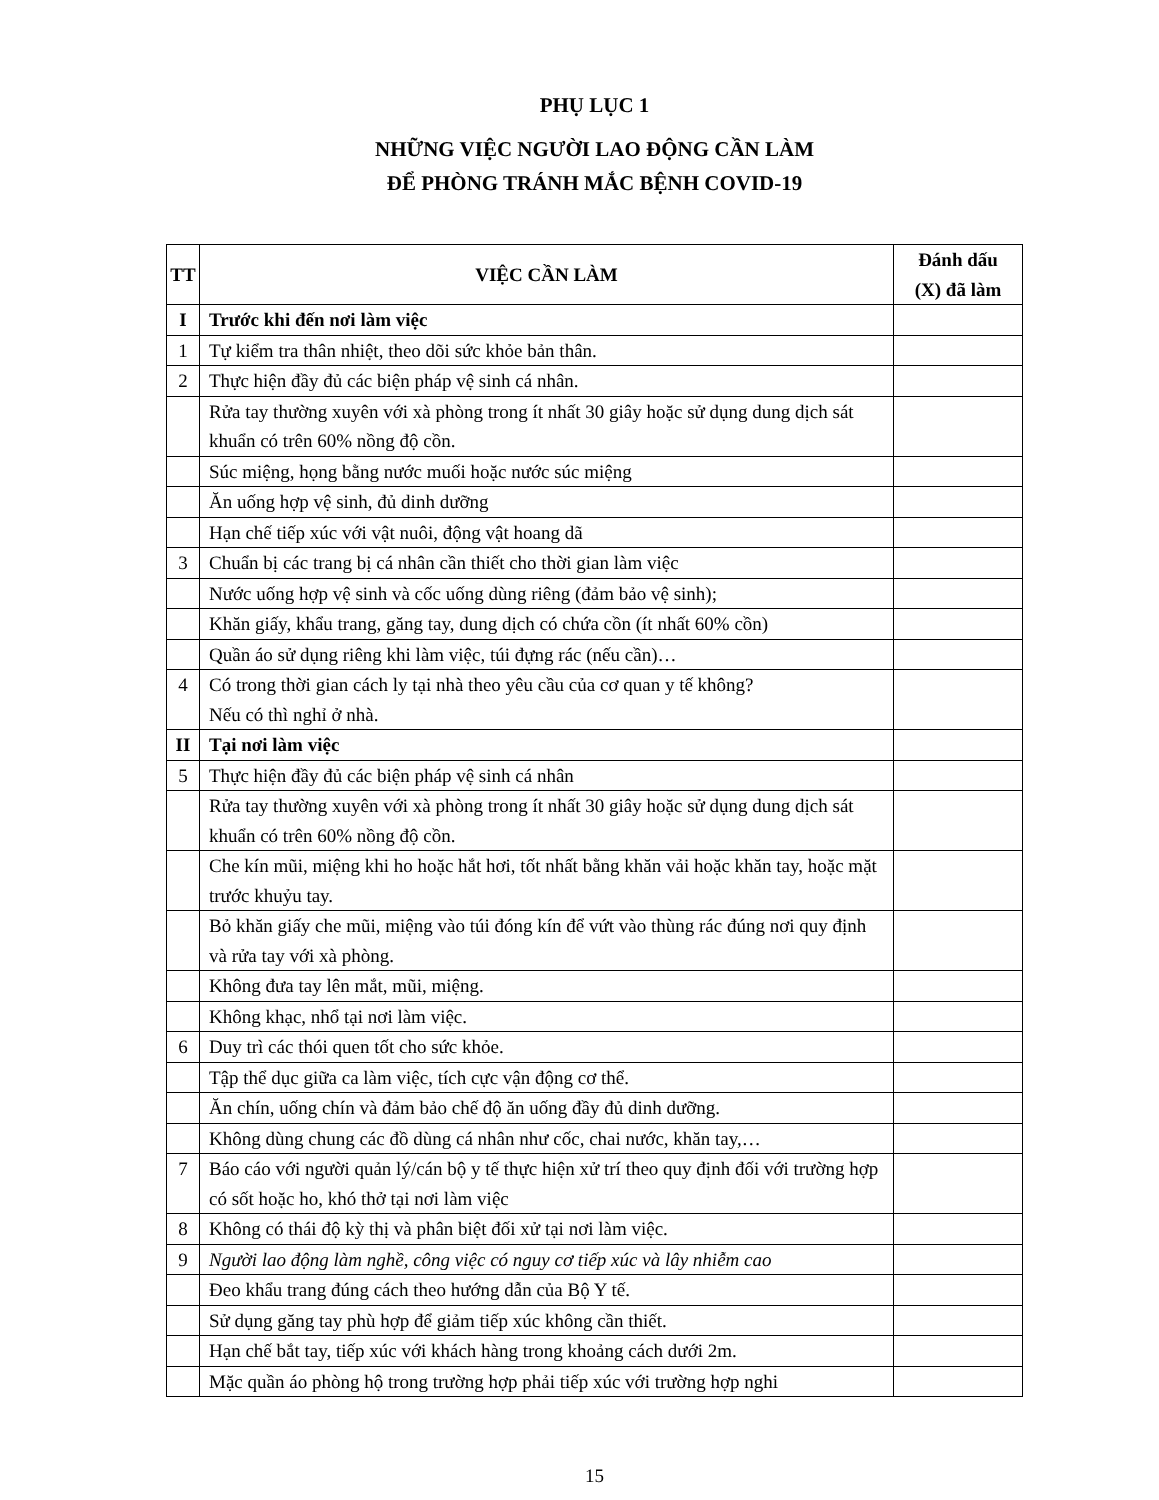PHỤ LỤC 1
NHỮNG VIỆC NGƯỜI LAO ĐỘNG CẦN LÀM
ĐỂ PHÒNG TRÁNH MẮC BỆNH COVID-19
| TT | VIỆC CẦN LÀM | Đánh dấu (X) đã làm |
| --- | --- | --- |
| I | Trước khi đến nơi làm việc | |
| 1 | Tự kiểm tra thân nhiệt, theo dõi sức khỏe bản thân. | |
| 2 | Thực hiện đầy đủ các biện pháp vệ sinh cá nhân. | |
| | Rửa tay thường xuyên với xà phòng trong ít nhất 30 giây hoặc sử dụng dung dịch sát khuẩn có trên 60% nồng độ cồn. | |
| | Súc miệng, họng bằng nước muối hoặc nước súc miệng | |
| | Ăn uống hợp vệ sinh, đủ dinh dưỡng | |
| | Hạn chế tiếp xúc với vật nuôi, động vật hoang dã | |
| 3 | Chuẩn bị các trang bị cá nhân cần thiết cho thời gian làm việc | |
| | Nước uống hợp vệ sinh và cốc uống dùng riêng (đảm bảo vệ sinh); | |
| | Khăn giấy, khẩu trang, găng tay, dung dịch có chứa cồn (ít nhất 60% cồn) | |
| | Quần áo sử dụng riêng khi làm việc, túi đựng rác (nếu cần)… | |
| 4 | Có trong thời gian cách ly tại nhà theo yêu cầu của cơ quan y tế không? Nếu có thì nghỉ ở nhà. | |
| II | Tại nơi làm việc | |
| 5 | Thực hiện đầy đủ các biện pháp vệ sinh cá nhân | |
| | Rửa tay thường xuyên với xà phòng trong ít nhất 30 giây hoặc sử dụng dung dịch sát khuẩn có trên 60% nồng độ cồn. | |
| | Che kín mũi, miệng khi ho hoặc hắt hơi, tốt nhất bằng khăn vải hoặc khăn tay, hoặc mặt trước khuỷu tay. | |
| | Bỏ khăn giấy che mũi, miệng vào túi đóng kín để vứt vào thùng rác đúng nơi quy định và rửa tay với xà phòng. | |
| | Không đưa tay lên mắt, mũi, miệng. | |
| | Không khạc, nhổ tại nơi làm việc. | |
| 6 | Duy trì các thói quen tốt cho sức khỏe. | |
| | Tập thể dục giữa ca làm việc, tích cực vận động cơ thể. | |
| | Ăn chín, uống chín và đảm bảo chế độ ăn uống đầy đủ dinh dưỡng. | |
| | Không dùng chung các đồ dùng cá nhân như cốc, chai nước, khăn tay,… | |
| 7 | Báo cáo với người quản lý/cán bộ y tế thực hiện xử trí theo quy định đối với trường hợp có sốt hoặc ho, khó thở tại nơi làm việc | |
| 8 | Không có thái độ kỳ thị và phân biệt đối xử tại nơi làm việc. | |
| 9 | Người lao động làm nghề, công việc có nguy cơ tiếp xúc và lây nhiễm cao | |
| | Đeo khẩu trang đúng cách theo hướng dẫn của Bộ Y tế. | |
| | Sử dụng găng tay phù hợp để giảm tiếp xúc không cần thiết. | |
| | Hạn chế bắt tay, tiếp xúc với khách hàng trong khoảng cách dưới 2m. | |
| | Mặc quần áo phòng hộ trong trường hợp phải tiếp xúc với trường hợp nghi | |
15